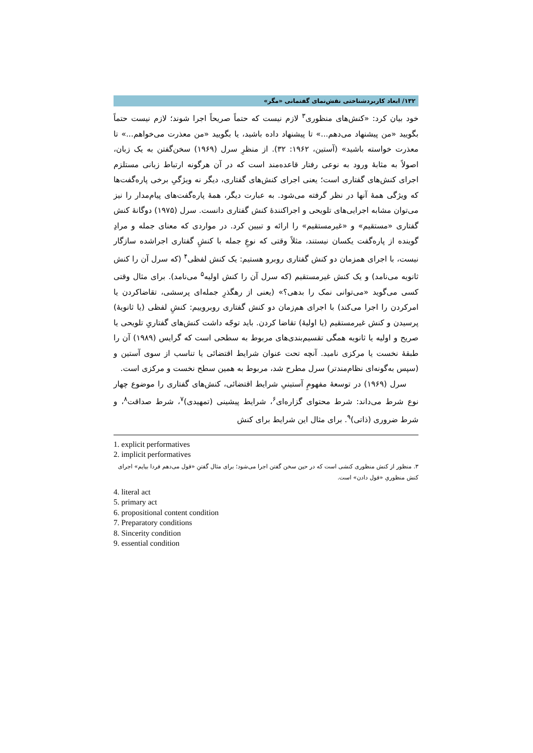۱۳۲/ ابعاد کاربردشناختی نقش‌نمای گفتمانی «مگر»
خود بیان کرد: «کنش‌های منظوری<sup>۳</sup> لازم نیست که حتماً صریحاً اجرا شوند؛ لازم نیست حتماً بگویید «من پیشنهاد می‌دهم...» تا پیشنهاد داده باشید، یا بگویید «من معذرت می‌خواهم...» تا معذرت خواسته باشید» (آستین، ۱۹۶۲: ۳۲). از منظرِ سرل (۱۹۶۹) سخن‌گفتن به یک زبان، اصولاً به مثابهٔ ورود به نوعی رفتار قاعده‌مند است که در آن هرگونه ارتباط زبانی مستلزم اجرای کنش‌های گفتاری است؛ یعنی اجرای کنش‌های گفتاری، دیگر نه ویژگیِ برخی پاره‌گفت‌ها که ویژگی همهٔ آنها در نظر گرفته می‌شود. به عبارت دیگر، همهٔ پاره‌گفت‌های پیام‌مدار را نیز می‌توان مشابه اجرایی‌های تلویحی و اجراکنندهٔ کنش گفتاری دانست. سرل (۱۹۷۵) دوگانهٔ کنش گفتاری «مستقیم» و «غیرمستقیم» را ارائه و تبیین کرد. در مواردی که معنای جمله و مرادِ گوینده از پاره‌گفت یکسان نیستند، مثلاً وقتی که نوعِ جمله با کنشِ گفتاری اجراشده سازگار نیست، با اجرای همزمان دو کنش گفتاری روبرو هستیم: یک کنش لفظی<sup>۴</sup> (که سرل آن را کنش ثانویه می‌نامد) و یک کنش غیرمستقیم (که سرل آن را کنش اولیه<sup>۵</sup> می‌نامد). برای مثال وقتی کسی می‌گوید «می‌توانی نمک را بدهی؟» (یعنی از رهگذرِ جمله‌ای پرسشی، تقاضاکردن یا امرکردن را اجرا می‌کند) با اجرای هم‌زمان دو کنش گفتاری روبروییم: کنشِ لفظی (یا ثانویهٔ) پرسیدن و کنش غیرمستقیم (یا اولیهٔ) تقاضا کردن. باید توجّه داشت کنش‌های گفتاریِ تلویحی یا صریح و اولیه یا ثانویه همگی تقسیم‌بندی‌های مربوط به سطحی است که گرایس (۱۹۸۹) آن را طبقهٔ نخست یا مرکزی نامید. آنچه تحت عنوان شرایط اقتضائی یا تناسب از سوی آستین و (سپس به‌گونه‌ای نظام‌مندتر) سرل مطرح شد، مربوط به همین سطح نخست و مرکزی است.
سرل (۱۹۶۹) در توسعهٔ مفهومِ آستینیِ شرایط اقتضائی، کنش‌های گفتاری را موضوع چهار نوع شرط می‌داند: شرط محتوای گزاره‌ای<sup>۶</sup>، شرایط پیشینی (تمهیدی)<sup>۷</sup>، شرط صداقت<sup>۸</sup>، و شرط ضروری (ذاتی)<sup>۹</sup>. برای مثال این شرایط برای کنش
1. explicit performatives
2. implicit performatives
۳. منظور از کنش منظوری کنشی است که در حین سخن گفتن اجرا می‌شود؛ برای مثال گفتنِ «قول می‌دهم فردا بیایم» اجرای کنش منظوریِ «قول دادن» است.
4. literal act
5. primary act
6. propositional content condition
7. Preparatory conditions
8. Sincerity condition
9. essential condition